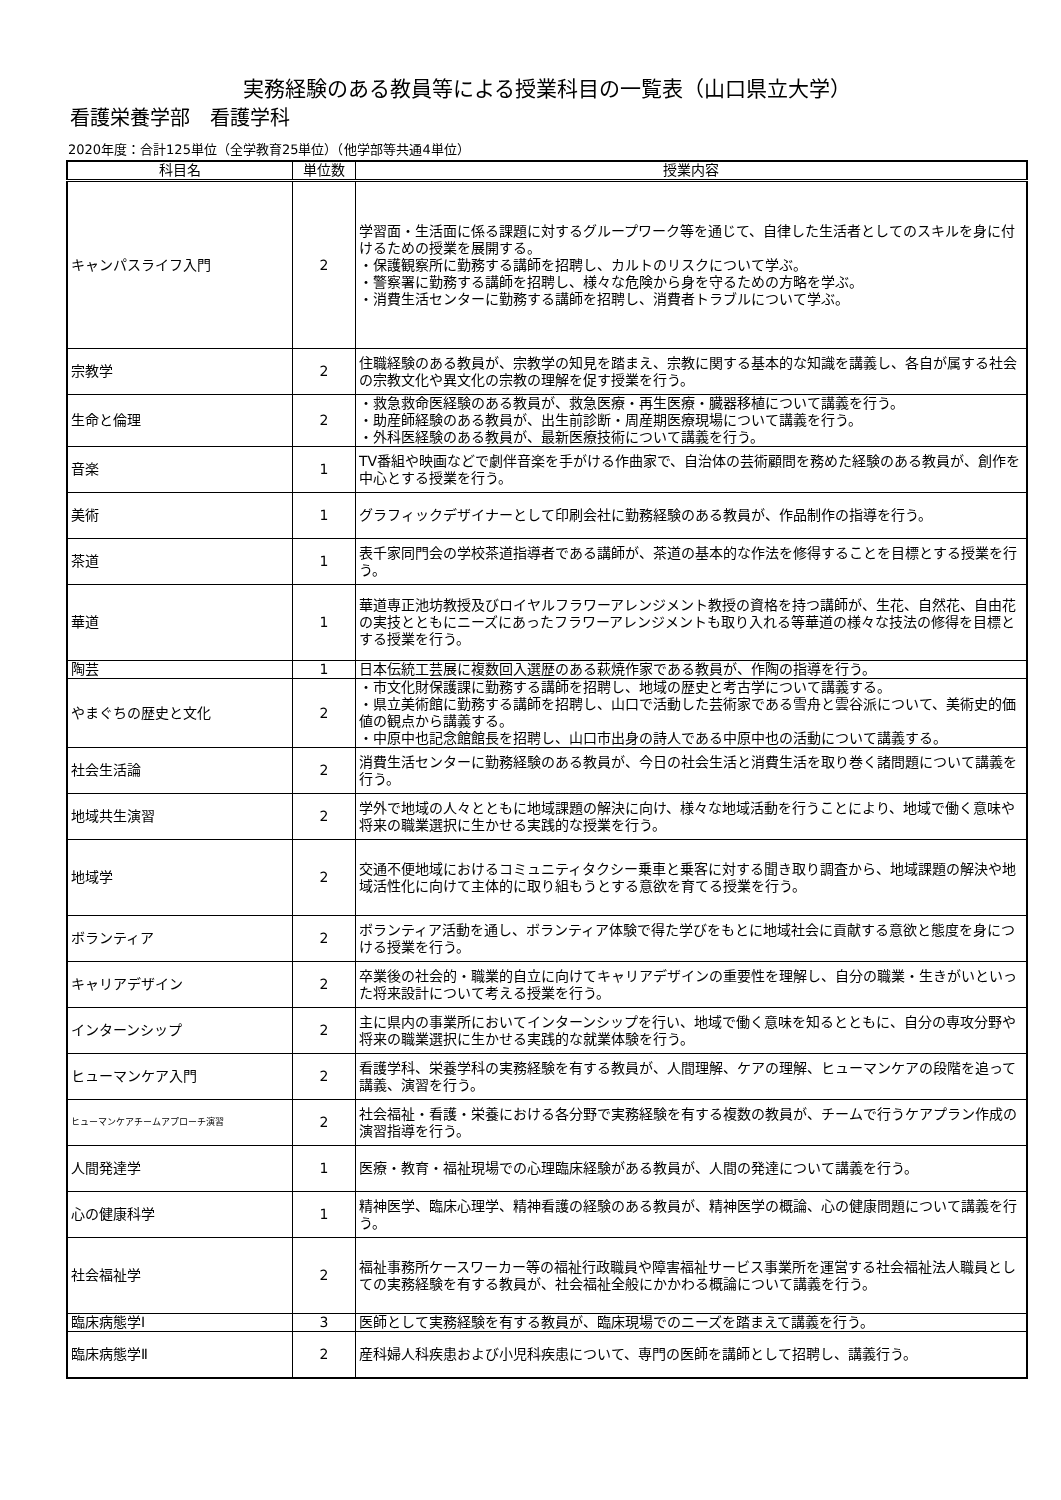実務経験のある教員等による授業科目の一覧表（山口県立大学）
看護栄養学部　看護学科
2020年度：合計125単位（全学教育25単位）（他学部等共通4単位）
| 科目名 | 単位数 | 授業内容 |
| --- | --- | --- |
| キャンパスライフ入門 | 2 | 学習面・生活面に係る課題に対するグループワーク等を通じて、自律した生活者としてのスキルを身に付けるための授業を展開する。 ・保護観察所に勤務する講師を招聘し、カルトのリスクについて学ぶ。 ・警察署に勤務する講師を招聘し、様々な危険から身を守るための方略を学ぶ。 ・消費生活センターに勤務する講師を招聘し、消費者トラブルについて学ぶ。 |
| 宗教学 | 2 | 住職経験のある教員が、宗教学の知見を踏まえ、宗教に関する基本的な知識を講義し、各自が属する社会の宗教文化や異文化の宗教の理解を促す授業を行う。 |
| 生命と倫理 | 2 | ・救急救命医経験のある教員が、救急医療・再生医療・臓器移植について講義を行う。 ・助産師経験のある教員が、出生前診断・周産期医療現場について講義を行う。 ・外科医経験のある教員が、最新医療技術について講義を行う。 |
| 音楽 | 1 | TV番組や映画などで劇伴音楽を手がける作曲家で、自治体の芸術顧問を務めた経験のある教員が、創作を中心とする授業を行う。 |
| 美術 | 1 | グラフィックデザイナーとして印刷会社に勤務経験のある教員が、作品制作の指導を行う。 |
| 茶道 | 1 | 表千家同門会の学校茶道指導者である講師が、茶道の基本的な作法を修得することを目標とする授業を行う。 |
| 華道 | 1 | 華道専正池坊教授及びロイヤルフラワーアレンジメント教授の資格を持つ講師が、生花、自然花、自由花の実技とともにニーズにあったフラワーアレンジメントも取り入れる等華道の様々な技法の修得を目標とする授業を行う。 |
| 陶芸 | 1 | 日本伝統工芸展に複数回入選歴のある萩焼作家である教員が、作陶の指導を行う。 |
| やまぐちの歴史と文化 | 2 | ・市文化財保護課に勤務する講師を招聘し、地域の歴史と考古学について講義する。 ・県立美術館に勤務する講師を招聘し、山口で活動した芸術家である雪舟と雲谷派について、美術史的価値の観点から講義する。 ・中原中也記念館館長を招聘し、山口市出身の詩人である中原中也の活動について講義する。 |
| 社会生活論 | 2 | 消費生活センターに勤務経験のある教員が、今日の社会生活と消費生活を取り巻く諸問題について講義を行う。 |
| 地域共生演習 | 2 | 学外で地域の人々とともに地域課題の解決に向け、様々な地域活動を行うことにより、地域で働く意味や将来の職業選択に生かせる実践的な授業を行う。 |
| 地域学 | 2 | 交通不便地域におけるコミュニティタクシー乗車と乗客に対する聞き取り調査から、地域課題の解決や地域活性化に向けて主体的に取り組もうとする意欲を育てる授業を行う。 |
| ボランティア | 2 | ボランティア活動を通し、ボランティア体験で得た学びをもとに地域社会に貢献する意欲と態度を身につける授業を行う。 |
| キャリアデザイン | 2 | 卒業後の社会的・職業的自立に向けてキャリアデザインの重要性を理解し、自分の職業・生きがいといった将来設計について考える授業を行う。 |
| インターンシップ | 2 | 主に県内の事業所においてインターンシップを行い、地域で働く意味を知るとともに、自分の専攻分野や将来の職業選択に生かせる実践的な就業体験を行う。 |
| ヒューマンケア入門 | 2 | 看護学科、栄養学科の実務経験を有する教員が、人間理解、ケアの理解、ヒューマンケアの段階を追って講義、演習を行う。 |
| ヒューマンケアチームアプローチ演習 | 2 | 社会福祉・看護・栄養における各分野で実務経験を有する複数の教員が、チームで行うケアプラン作成の演習指導を行う。 |
| 人間発達学 | 1 | 医療・教育・福祉現場での心理臨床経験がある教員が、人間の発達について講義を行う。 |
| 心の健康科学 | 1 | 精神医学、臨床心理学、精神看護の経験のある教員が、精神医学の概論、心の健康問題について講義を行う。 |
| 社会福祉学 | 2 | 福祉事務所ケースワーカー等の福祉行政職員や障害福祉サービス事業所を運営する社会福祉法人職員としての実務経験を有する教員が、社会福祉全般にかかわる概論について講義を行う。 |
| 臨床病態学Ⅰ | 3 | 医師として実務経験を有する教員が、臨床現場でのニーズを踏まえて講義を行う。 |
| 臨床病態学Ⅱ | 2 | 産科婦人科疾患および小児科疾患について、専門の医師を講師として招聘し、講義行う。 |